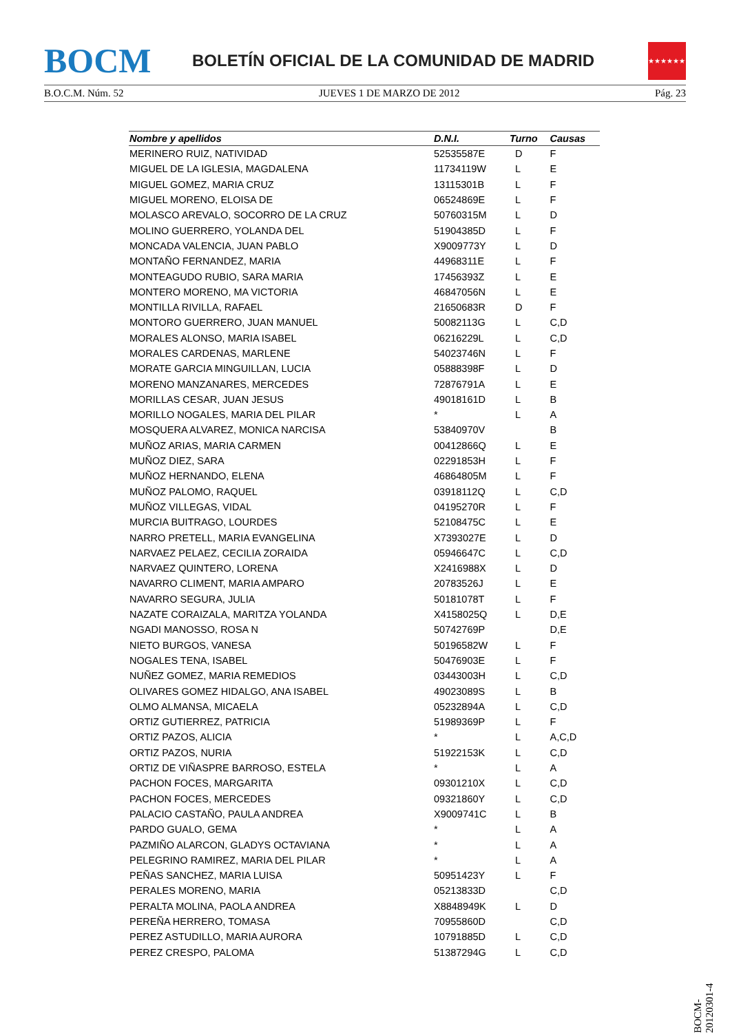BOCM
BOLETÍN OFICIAL DE LA COMUNIDAD DE MADRID
★★★★★★★
B.O.C.M. Núm. 52 JUEVES 1 DE MARZO DE 2012 Pág. 23
| Nombre y apellidos | D.N.I. | Turno | Causas |
| --- | --- | --- | --- |
| MERINERO RUIZ, NATIVIDAD | 52535587E | D | F |
| MIGUEL DE LA IGLESIA, MAGDALENA | 11734119W | L | E |
| MIGUEL GOMEZ, MARIA CRUZ | 13115301B | L | F |
| MIGUEL MORENO, ELOISA DE | 06524869E | L | F |
| MOLASCO AREVALO, SOCORRO DE LA CRUZ | 50760315M | L | D |
| MOLINO GUERRERO, YOLANDA DEL | 51904385D | L | F |
| MONCADA VALENCIA, JUAN PABLO | X9009773Y | L | D |
| MONTAÑO FERNANDEZ, MARIA | 44968311E | L | F |
| MONTEAGUDO RUBIO, SARA MARIA | 17456393Z | L | E |
| MONTERO MORENO, MA VICTORIA | 46847056N | L | E |
| MONTILLA RIVILLA, RAFAEL | 21650683R | D | F |
| MONTORO GUERRERO, JUAN MANUEL | 50082113G | L | C,D |
| MORALES ALONSO, MARIA ISABEL | 06216229L | L | C,D |
| MORALES CARDENAS, MARLENE | 54023746N | L | F |
| MORATE GARCIA MINGUILLAN, LUCIA | 05888398F | L | D |
| MORENO MANZANARES, MERCEDES | 72876791A | L | E |
| MORILLAS CESAR, JUAN JESUS | 49018161D | L | B |
| MORILLO NOGALES, MARIA DEL PILAR | * | L | A |
| MOSQUERA ALVAREZ, MONICA NARCISA | 53840970V | | B |
| MUÑOZ ARIAS, MARIA CARMEN | 00412866Q | L | E |
| MUÑOZ DIEZ, SARA | 02291853H | L | F |
| MUÑOZ HERNANDO, ELENA | 46864805M | L | F |
| MUÑOZ PALOMO, RAQUEL | 03918112Q | L | C,D |
| MUÑOZ VILLEGAS, VIDAL | 04195270R | L | F |
| MURCIA BUITRAGO, LOURDES | 52108475C | L | E |
| NARRO PRETELL, MARIA EVANGELINA | X7393027E | L | D |
| NARVAEZ PELAEZ, CECILIA ZORAIDA | 05946647C | L | C,D |
| NARVAEZ QUINTERO, LORENA | X2416988X | L | D |
| NAVARRO CLIMENT, MARIA AMPARO | 20783526J | L | E |
| NAVARRO SEGURA, JULIA | 50181078T | L | F |
| NAZATE CORAIZALA, MARITZA YOLANDA | X4158025Q | L | D,E |
| NGADI MANOSSO, ROSA N | 50742769P | | D,E |
| NIETO BURGOS, VANESA | 50196582W | L | F |
| NOGALES TENA, ISABEL | 50476903E | L | F |
| NUÑEZ GOMEZ, MARIA REMEDIOS | 03443003H | L | C,D |
| OLIVARES GOMEZ HIDALGO, ANA ISABEL | 49023089S | L | B |
| OLMO ALMANSA, MICAELA | 05232894A | L | C,D |
| ORTIZ GUTIERREZ, PATRICIA | 51989369P | L | F |
| ORTIZ PAZOS, ALICIA | * | L | A,C,D |
| ORTIZ PAZOS, NURIA | 51922153K | L | C,D |
| ORTIZ DE VIÑASPRE BARROSO, ESTELA | * | L | A |
| PACHON FOCES, MARGARITA | 09301210X | L | C,D |
| PACHON FOCES, MERCEDES | 09321860Y | L | C,D |
| PALACIO CASTAÑO, PAULA ANDREA | X9009741C | L | B |
| PARDO GUALO, GEMA | * | L | A |
| PAZMIÑO ALARCON, GLADYS OCTAVIANA | * | L | A |
| PELEGRINO RAMIREZ, MARIA DEL PILAR | * | L | A |
| PEÑAS SANCHEZ, MARIA LUISA | 50951423Y | L | F |
| PERALES MORENO, MARIA | 05213833D | | C,D |
| PERALTA MOLINA, PAOLA ANDREA | X8848949K | L | D |
| PEREÑA HERRERO, TOMASA | 70955860D | | C,D |
| PEREZ ASTUDILLO, MARIA AURORA | 10791885D | L | C,D |
| PEREZ CRESPO, PALOMA | 51387294G | L | C,D |
BOCM-20120301-4